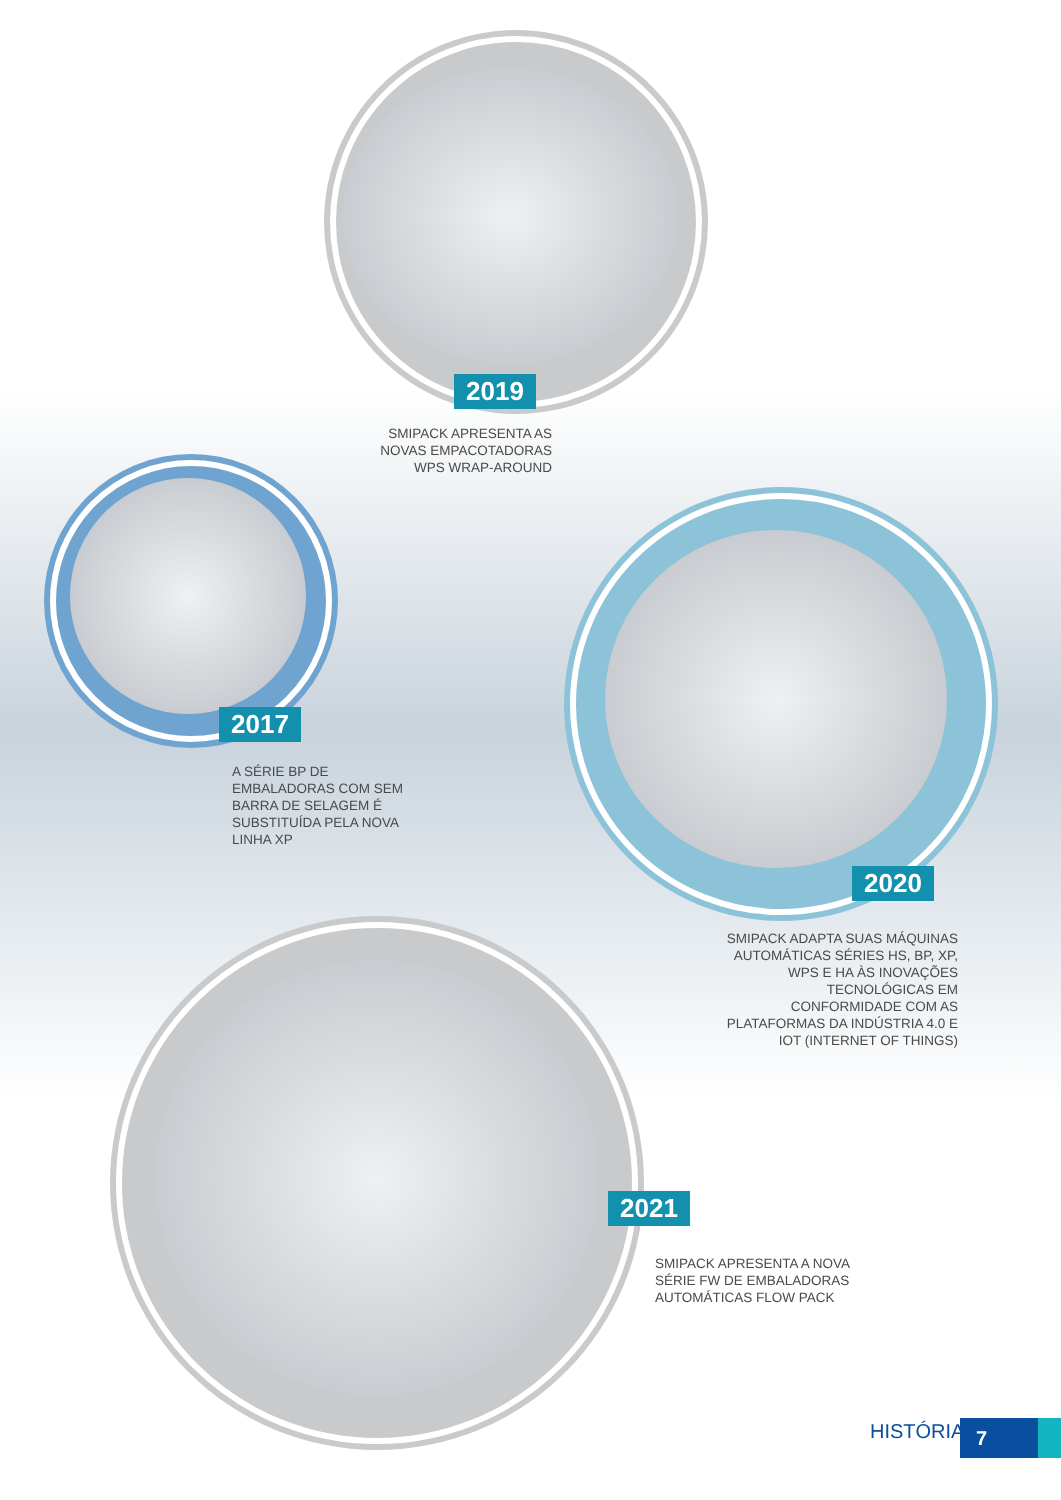2019
SMIPACK APRESENTA AS NOVAS EMPACOTADORAS WPS WRAP-AROUND
2017
A SÉRIE BP DE EMBALADORAS COM SEM BARRA DE SELAGEM É SUBSTITUÍDA PELA NOVA LINHA XP
2020
SMIPACK ADAPTA SUAS MÁQUINAS AUTOMÁTICAS SÉRIES HS, BP, XP, WPS E HA ÀS INOVAÇÕES TECNOLÓGICAS EM CONFORMIDADE COM AS PLATAFORMAS DA INDÚSTRIA 4.0 E IOT (INTERNET OF THINGS)
2021
SMIPACK APRESENTA A NOVA SÉRIE FW DE EMBALADORAS AUTOMÁTICAS FLOW PACK
HISTÓRIA 7